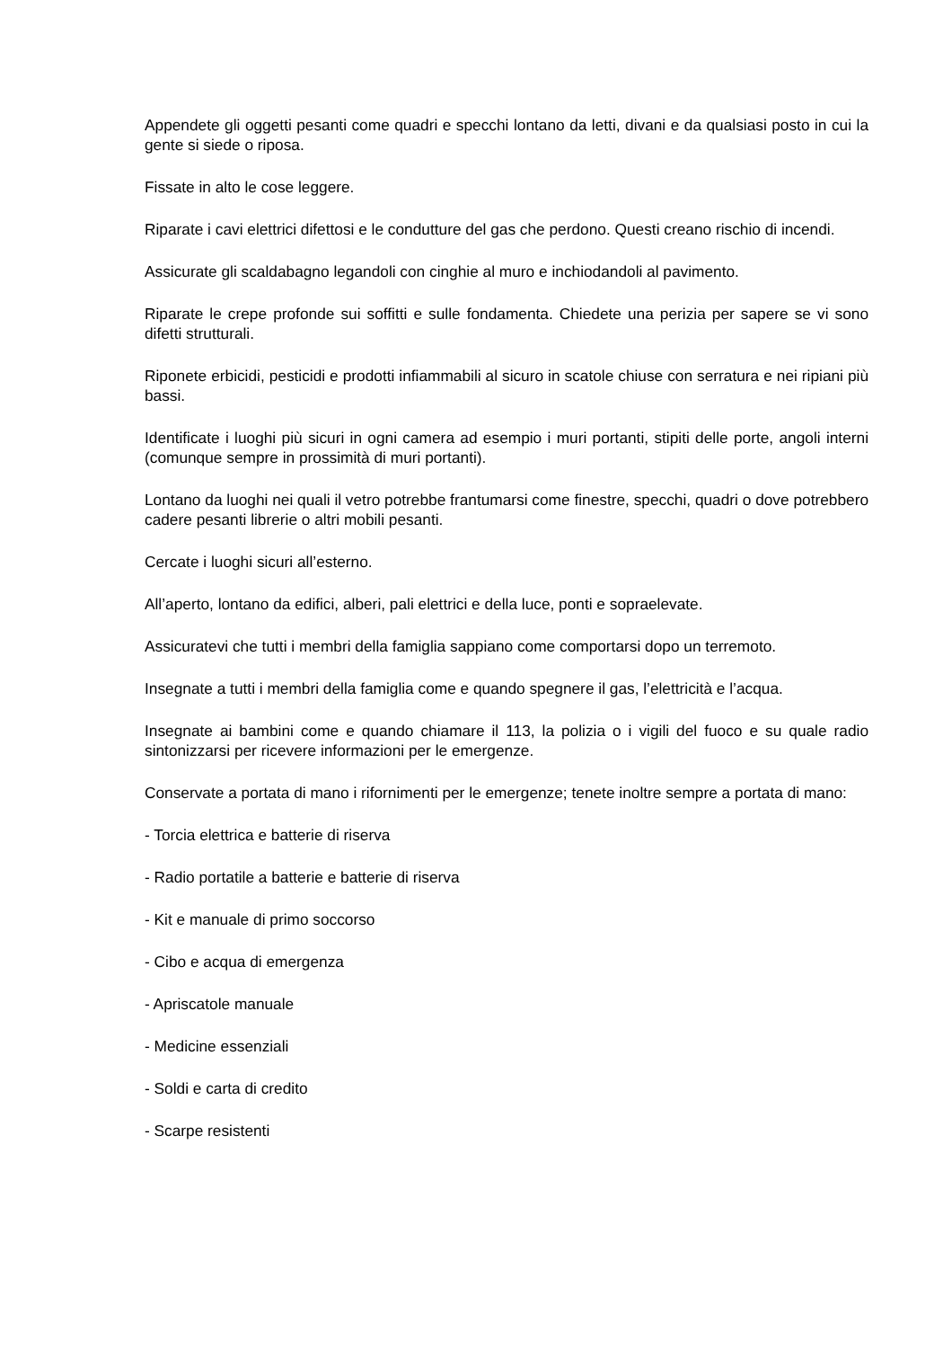Appendete gli oggetti pesanti come quadri e specchi lontano da letti, divani e da qualsiasi posto in cui la gente si siede o riposa.
Fissate in alto le cose leggere.
Riparate i cavi elettrici difettosi e le condutture del gas che perdono. Questi creano rischio di incendi.
Assicurate gli scaldabagno legandoli con cinghie al muro e inchiodandoli al pavimento.
Riparate le crepe profonde sui soffitti e sulle fondamenta. Chiedete una perizia per sapere se vi sono difetti strutturali.
Riponete erbicidi, pesticidi e prodotti infiammabili al sicuro in scatole chiuse con serratura e nei ripiani più bassi.
Identificate i luoghi più sicuri in ogni camera ad esempio i muri portanti, stipiti delle porte, angoli interni (comunque sempre in prossimità di muri portanti).
Lontano da luoghi nei quali il vetro potrebbe frantumarsi come finestre, specchi, quadri o dove potrebbero cadere pesanti librerie o altri mobili pesanti.
Cercate i luoghi sicuri all’esterno.
All’aperto, lontano da edifici, alberi, pali elettrici e della luce, ponti e sopraelevate.
Assicuratevi che tutti i membri della famiglia sappiano come comportarsi dopo un terremoto.
Insegnate a tutti i membri della famiglia come e quando spegnere il gas, l’elettricità e l’acqua.
Insegnate ai bambini come e quando chiamare il 113, la polizia o i vigili del fuoco e su quale radio sintonizzarsi per ricevere informazioni per le emergenze.
Conservate a portata di mano i rifornimenti per le emergenze; tenete inoltre sempre a portata di mano:
- Torcia elettrica e batterie di riserva
- Radio portatile a batterie e batterie di riserva
- Kit e manuale di primo soccorso
- Cibo e acqua di emergenza
- Apriscatole manuale
- Medicine essenziali
- Soldi e carta di credito
- Scarpe resistenti